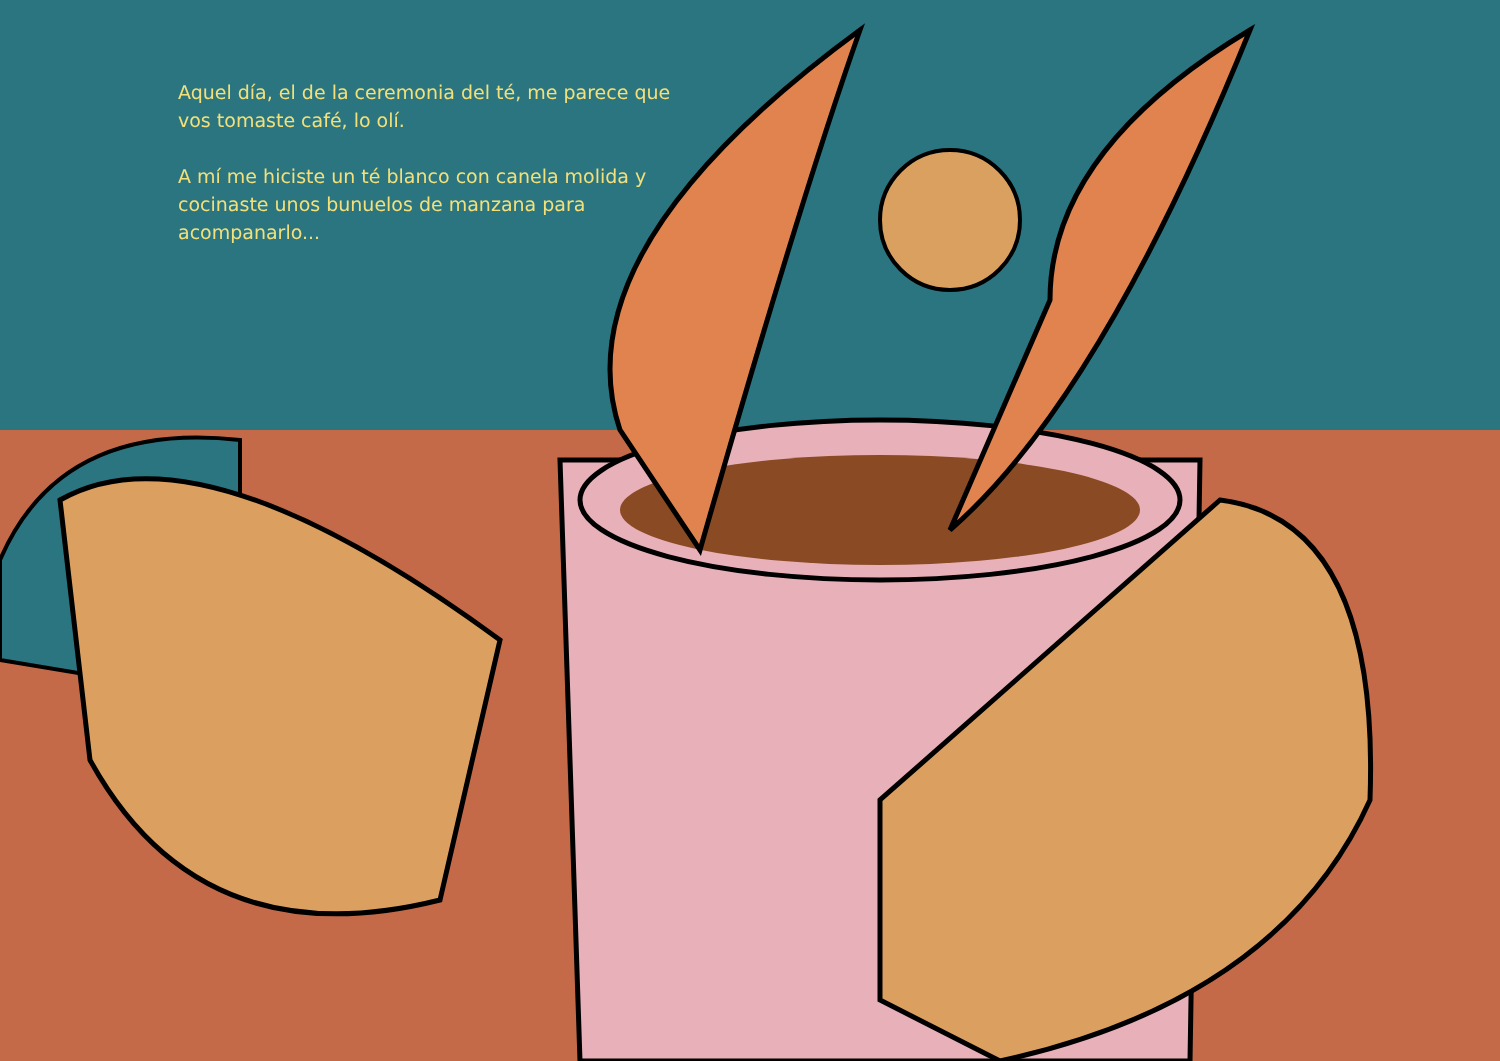Aquel día, el de la ceremonia del té, me parece que vos tomaste café, lo olí.
A mí me hiciste un té blanco con canela molida y cocinaste unos bunuelos de manzana para acompanarlo...